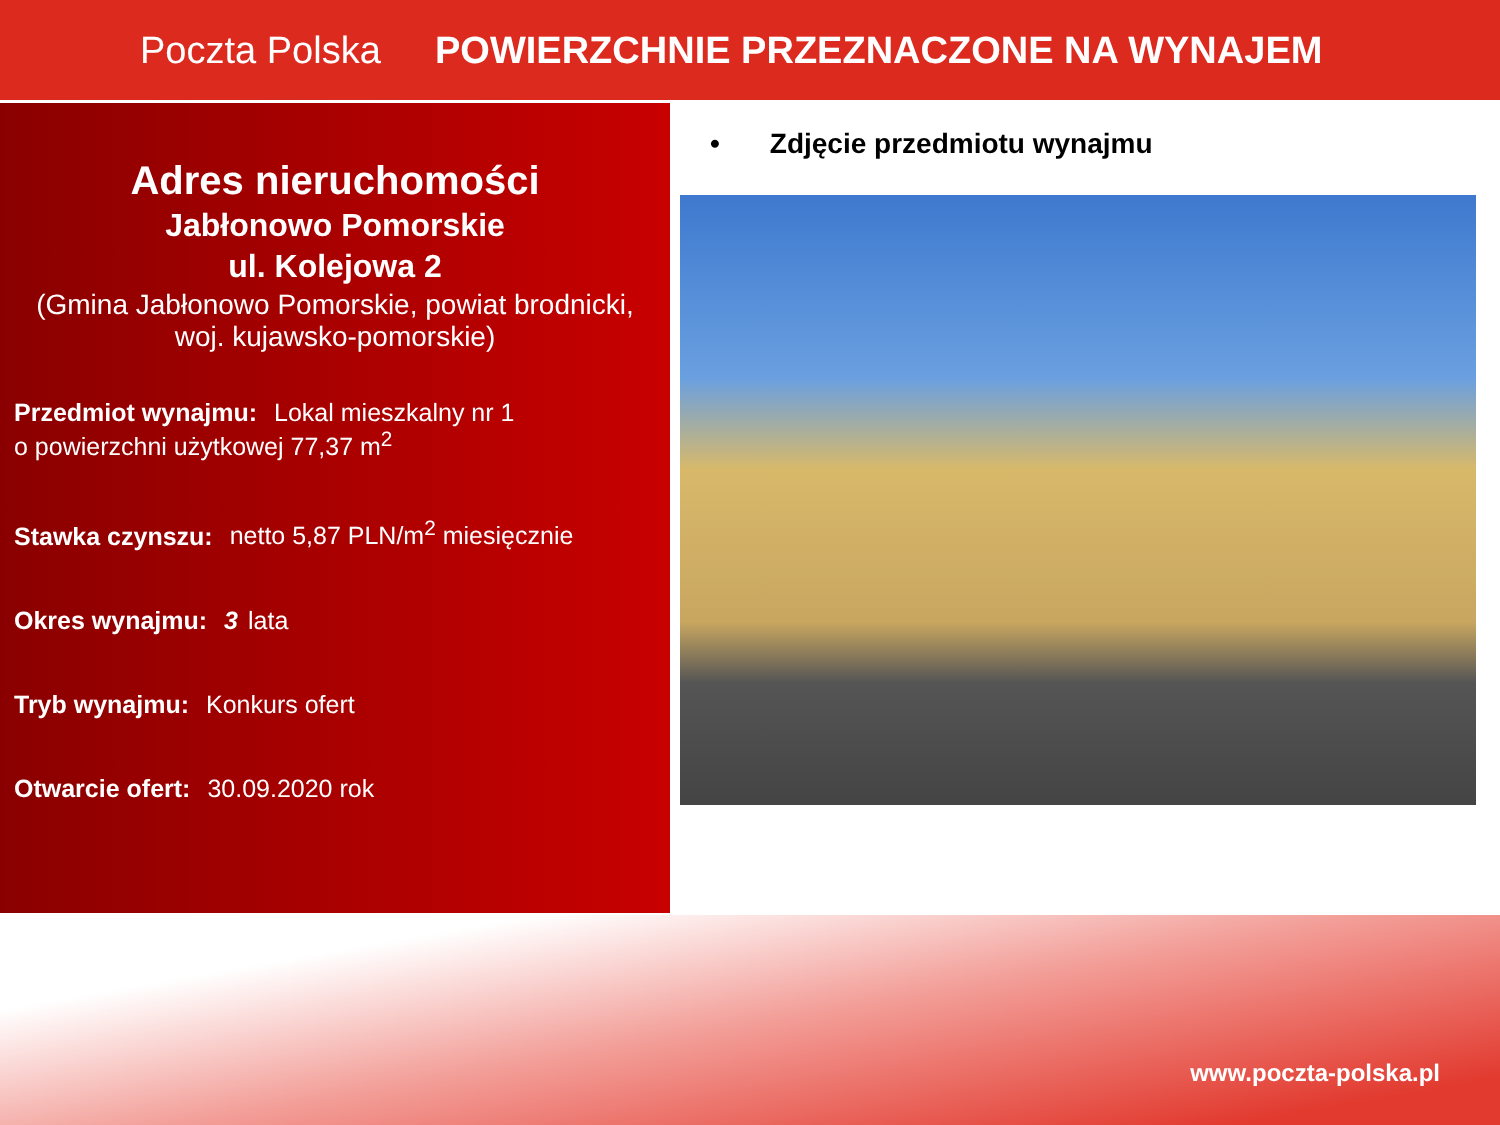Poczta Polska
POWIERZCHNIE PRZEZNACZONE NA WYNAJEM
Adres nieruchomości
Jabłonowo Pomorskie
ul. Kolejowa 2
(Gmina Jabłonowo Pomorskie, powiat brodnicki, woj. kujawsko-pomorskie)
Przedmiot wynajmu: Lokal mieszkalny nr 1
o powierzchni użytkowej 77,37 m<sup>2</sup>
Stawka czynszu: netto 5,87 PLN/m<sup>2</sup> miesięcznie
Okres wynajmu: 3 lata
Tryb wynajmu: Konkurs ofert
Otwarcie ofert: 30.09.2020 rok
• Zdjęcie przedmiotu wynajmu
www.poczta-polska.pl